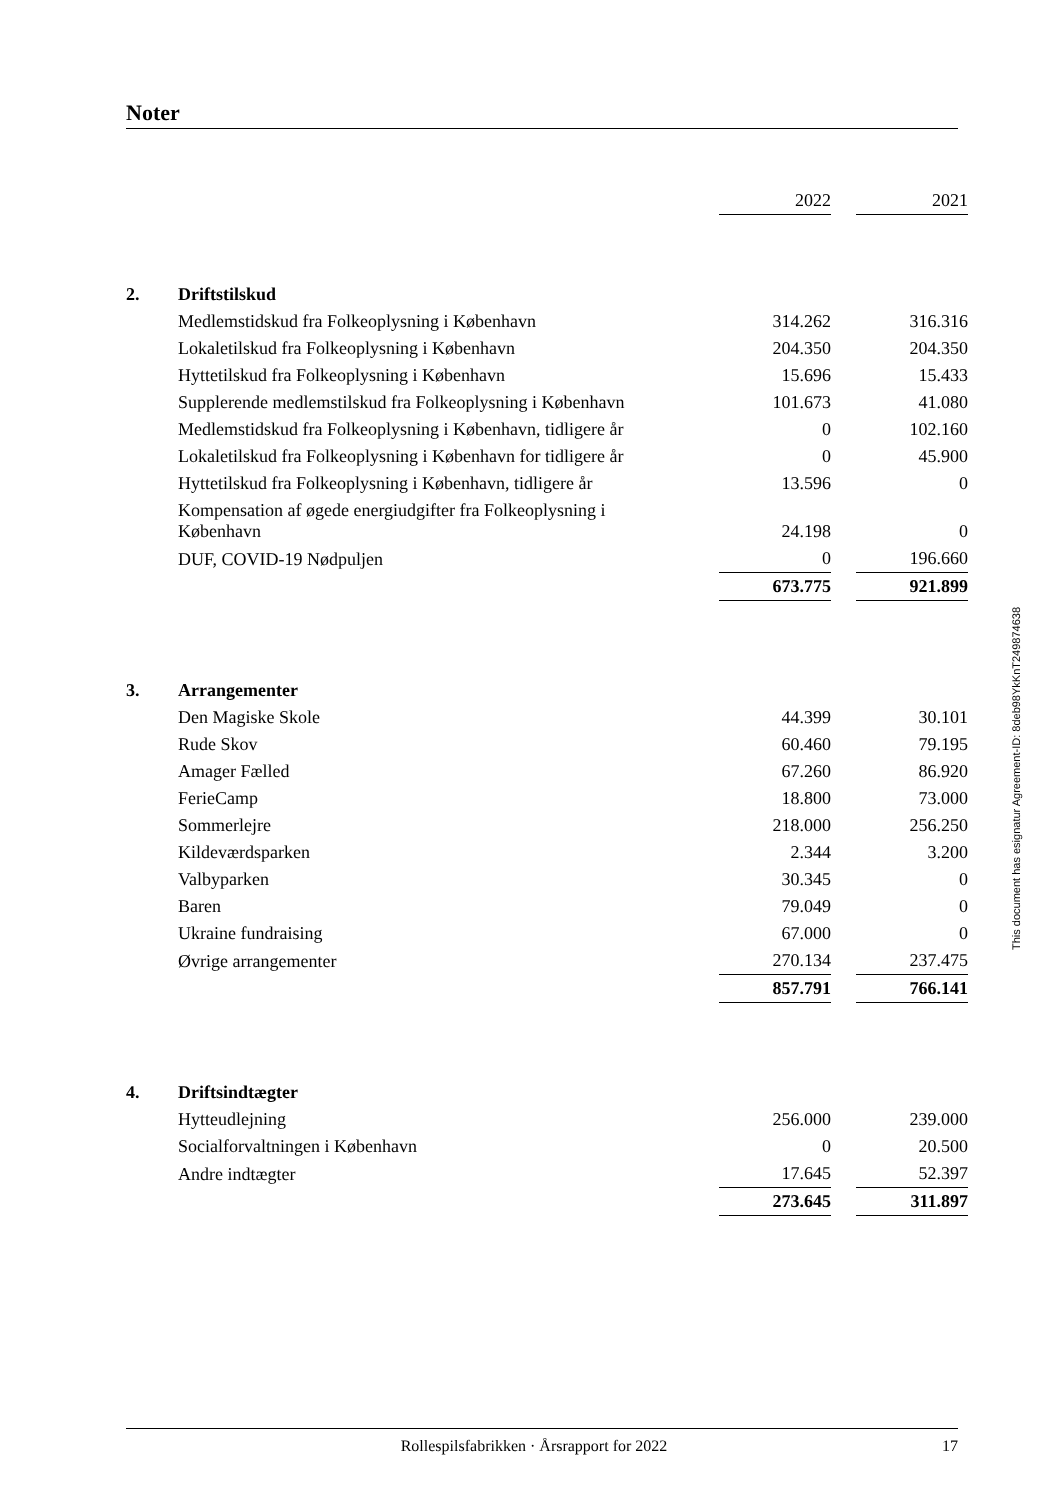Noter
| | | 2022 | | 2021 |
| 2. | Driftstilskud | | | |
| | Medlemstidskud fra Folkeoplysning i København | 314.262 | | 316.316 |
| | Lokaletilskud fra Folkeoplysning i København | 204.350 | | 204.350 |
| | Hyttetilskud fra Folkeoplysning i København | 15.696 | | 15.433 |
| | Supplerende medlemstilskud fra Folkeoplysning i København | 101.673 | | 41.080 |
| | Medlemstidskud fra Folkeoplysning i København, tidligere år | 0 | | 102.160 |
| | Lokaletilskud fra Folkeoplysning i København for tidligere år | 0 | | 45.900 |
| | Hyttetilskud fra Folkeoplysning i København, tidligere år | 13.596 | | 0 |
| | Kompensation af øgede energiudgifter fra Folkeoplysning i København | 24.198 | | 0 |
| | DUF, COVID-19 Nødpuljen | 0 | | 196.660 |
| | | 673.775 | | 921.899 |
| 3. | Arrangementer | | | |
| | Den Magiske Skole | 44.399 | | 30.101 |
| | Rude Skov | 60.460 | | 79.195 |
| | Amager Fælled | 67.260 | | 86.920 |
| | FerieCamp | 18.800 | | 73.000 |
| | Sommerlejre | 218.000 | | 256.250 |
| | Kildeværdsparken | 2.344 | | 3.200 |
| | Valbyparken | 30.345 | | 0 |
| | Baren | 79.049 | | 0 |
| | Ukraine fundraising | 67.000 | | 0 |
| | Øvrige arrangementer | 270.134 | | 237.475 |
| | | 857.791 | | 766.141 |
| 4. | Driftsindtægter | | | |
| | Hytteudlejning | 256.000 | | 239.000 |
| | Socialforvaltningen i København | 0 | | 20.500 |
| | Andre indtægter | 17.645 | | 52.397 |
| | | 273.645 | | 311.897 |
This document has esignatur Agreement-ID: 8deb98YkKnT249874638
Rollespilsfabrikken · Årsrapport for 2022 17